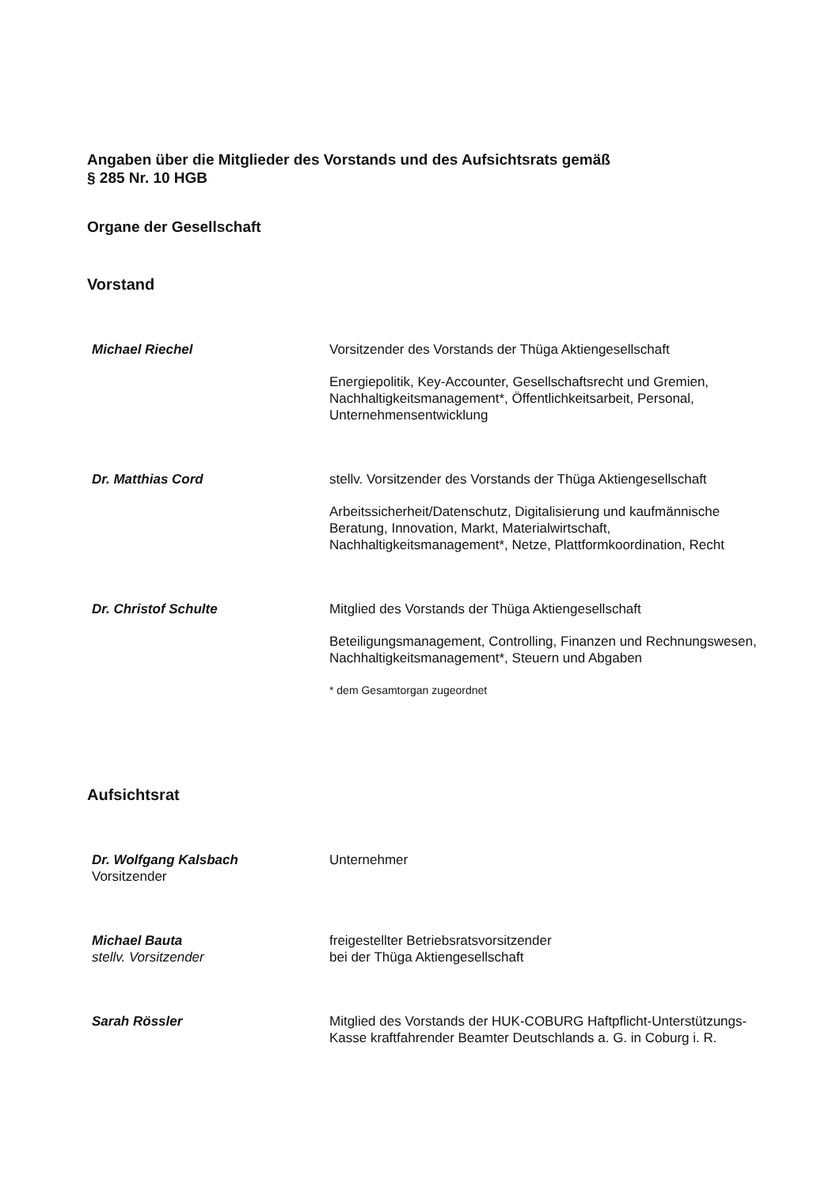Angaben über die Mitglieder des Vorstands und des Aufsichtsrats gemäß
§ 285 Nr. 10 HGB
Organe der Gesellschaft
Vorstand
Michael Riechel Vorsitzender des Vorstands der Thüga Aktiengesellschaft
Energiepolitik, Key-Accounter, Gesellschaftsrecht und Gremien, Nachhaltigkeitsmanagement*, Öffentlichkeitsarbeit, Personal, Unternehmensentwicklung
Dr. Matthias Cord stellv. Vorsitzender des Vorstands der Thüga Aktiengesellschaft
Arbeitssicherheit/Datenschutz, Digitalisierung und kaufmännische Beratung, Innovation, Markt, Materialwirtschaft, Nachhaltigkeitsmanagement*, Netze, Plattformkoordination, Recht
Dr. Christof Schulte Mitglied des Vorstands der Thüga Aktiengesellschaft
Beteiligungsmanagement, Controlling, Finanzen und Rechnungswesen, Nachhaltigkeitsmanagement*, Steuern und Abgaben
* dem Gesamtorgan zugeordnet
Aufsichtsrat
Dr. Wolfgang Kalsbach
Vorsitzender
Unternehmer
Michael Bauta
stellv. Vorsitzender
freigestellter Betriebsratsvorsitzender
bei der Thüga Aktiengesellschaft
Sarah Rössler Mitglied des Vorstands der HUK-COBURG Haftpflicht-Unterstützungs-Kasse kraftfahrender Beamter Deutschlands a. G. in Coburg i. R.